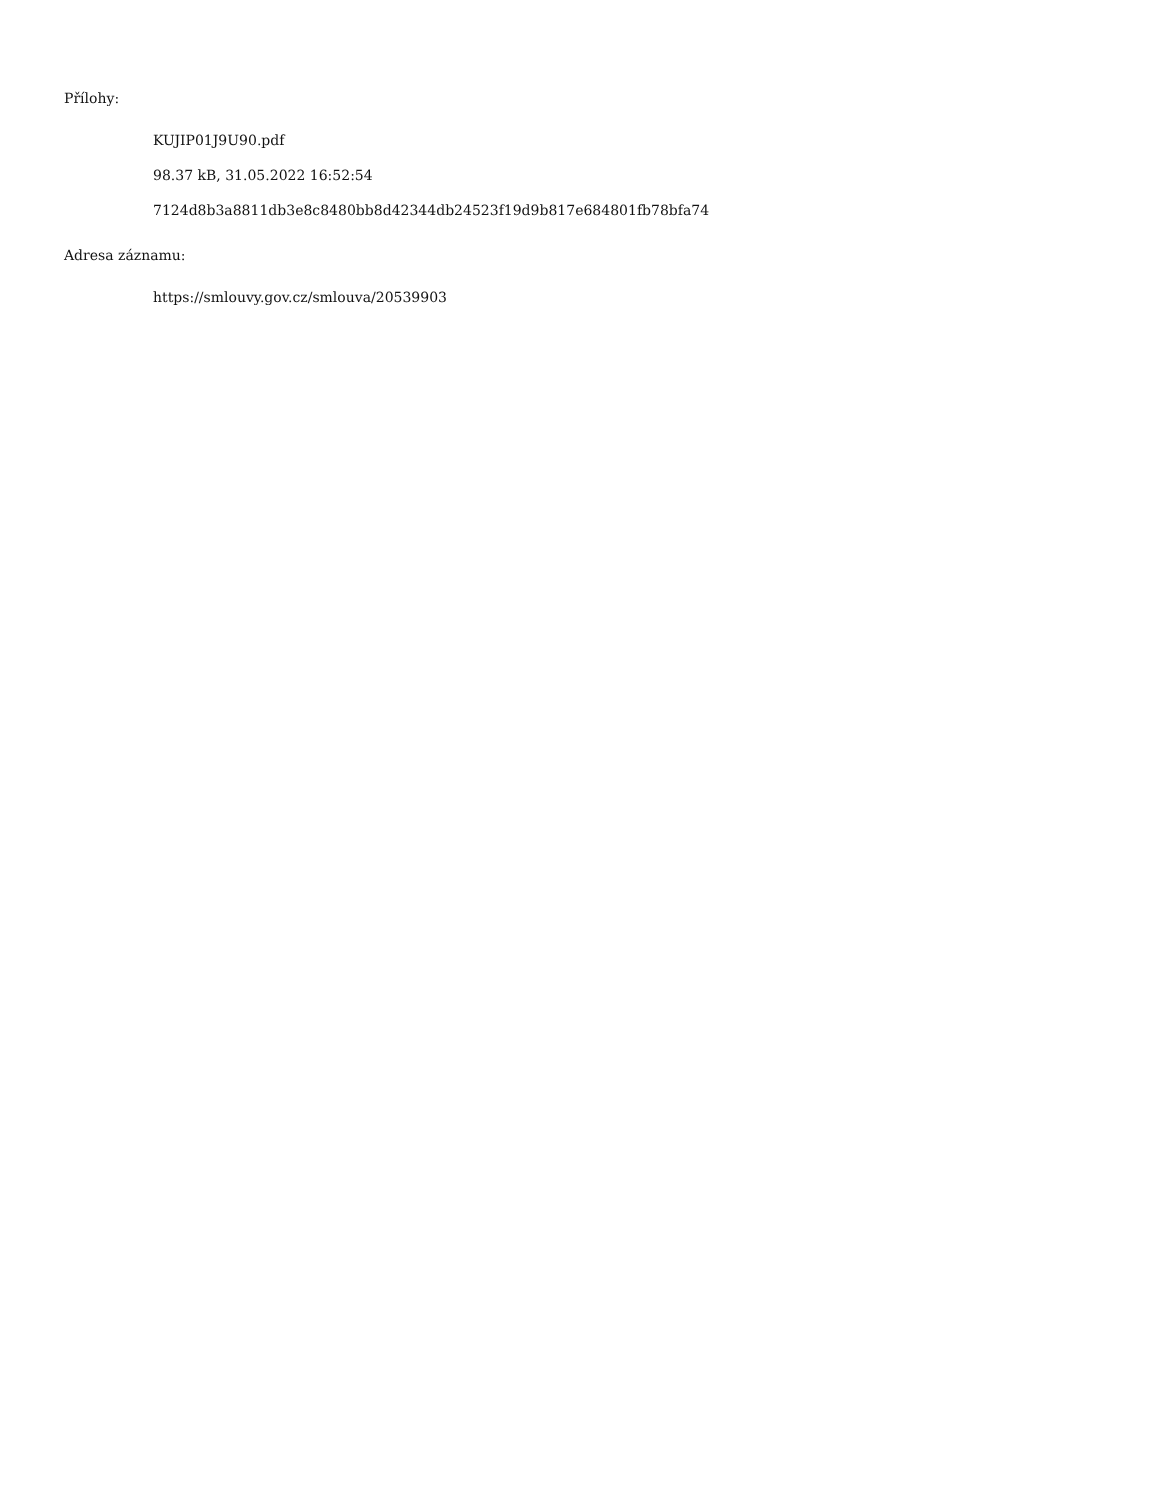Přílohy:
KUJIP01J9U90.pdf
98.37 kB, 31.05.2022 16:52:54
7124d8b3a8811db3e8c8480bb8d42344db24523f19d9b817e684801fb78bfa74
Adresa záznamu:
https://smlouvy.gov.cz/smlouva/20539903